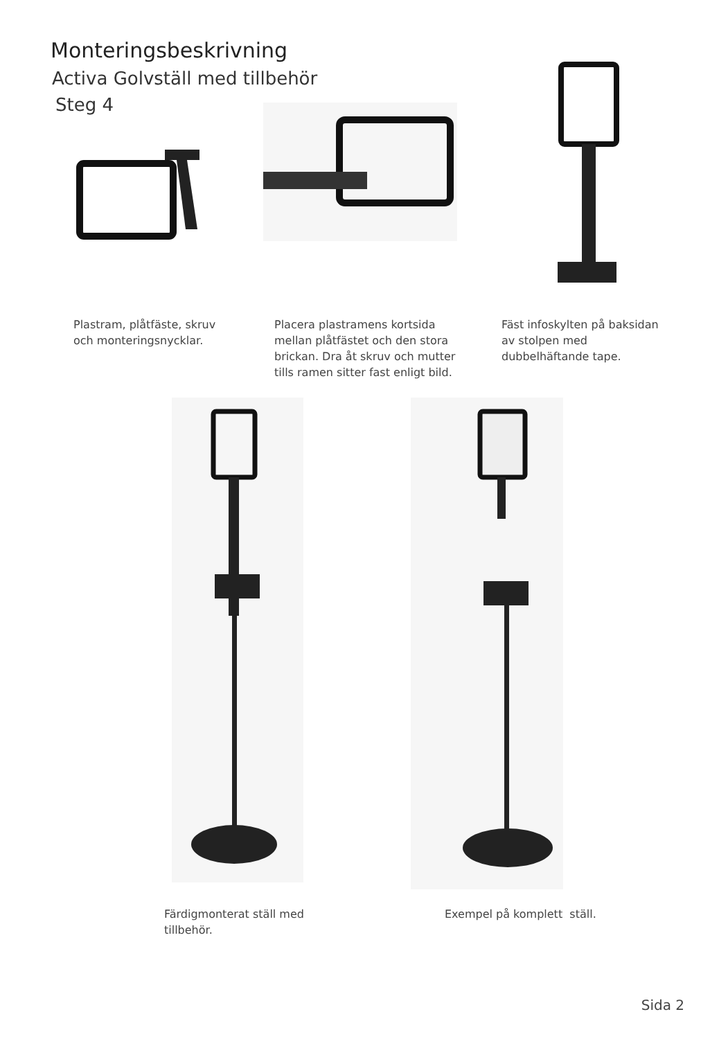Monteringsbeskrivning
Activa Golvställ med tillbehör
Steg 4
Plastram, plåtfäste, skruv
och monteringsnycklar.
Placera plastramens kortsida
mellan plåtfästet och den stora
brickan. Dra åt skruv och mutter
tills ramen sitter fast enligt bild.
Fäst infoskylten på baksidan
av stolpen med
dubbelhäftande tape.
Färdigmonterat ställ med
tillbehör.
Exempel på komplett ställ.
Sida 2